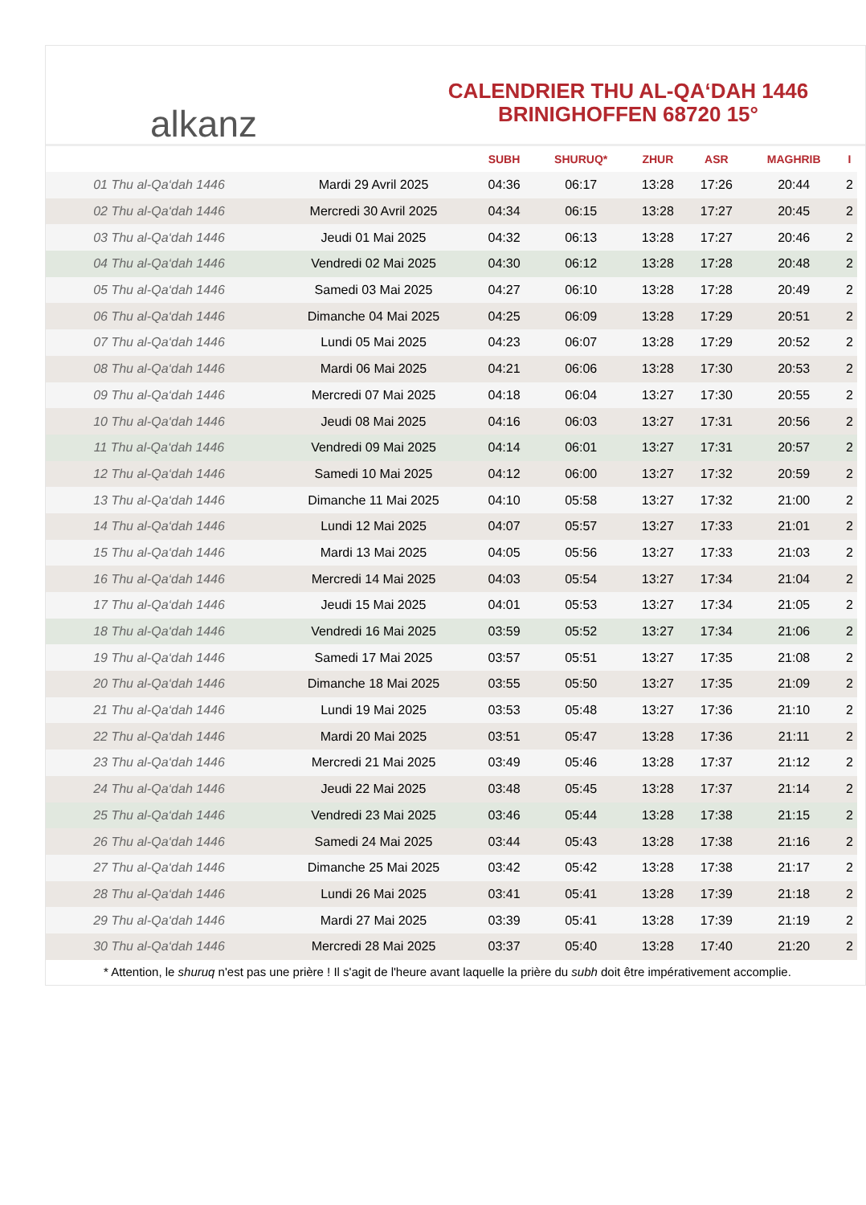alkanz
CALENDRIER THU AL-QA‘DAH 1446
BRINIGHOFFEN 68720 15°
| | | SUBH | SHURUQ* | ZHUR | ASR | MAGHRIB | I |
| --- | --- | --- | --- | --- | --- | --- | --- |
| 01 Thu al-Qa‘dah 1446 | Mardi 29 Avril 2025 | 04:36 | 06:17 | 13:28 | 17:26 | 20:44 | 2 |
| 02 Thu al-Qa‘dah 1446 | Mercredi 30 Avril 2025 | 04:34 | 06:15 | 13:28 | 17:27 | 20:45 | 2 |
| 03 Thu al-Qa‘dah 1446 | Jeudi 01 Mai 2025 | 04:32 | 06:13 | 13:28 | 17:27 | 20:46 | 2 |
| 04 Thu al-Qa‘dah 1446 | Vendredi 02 Mai 2025 | 04:30 | 06:12 | 13:28 | 17:28 | 20:48 | 2 |
| 05 Thu al-Qa‘dah 1446 | Samedi 03 Mai 2025 | 04:27 | 06:10 | 13:28 | 17:28 | 20:49 | 2 |
| 06 Thu al-Qa‘dah 1446 | Dimanche 04 Mai 2025 | 04:25 | 06:09 | 13:28 | 17:29 | 20:51 | 2 |
| 07 Thu al-Qa‘dah 1446 | Lundi 05 Mai 2025 | 04:23 | 06:07 | 13:28 | 17:29 | 20:52 | 2 |
| 08 Thu al-Qa‘dah 1446 | Mardi 06 Mai 2025 | 04:21 | 06:06 | 13:28 | 17:30 | 20:53 | 2 |
| 09 Thu al-Qa‘dah 1446 | Mercredi 07 Mai 2025 | 04:18 | 06:04 | 13:27 | 17:30 | 20:55 | 2 |
| 10 Thu al-Qa‘dah 1446 | Jeudi 08 Mai 2025 | 04:16 | 06:03 | 13:27 | 17:31 | 20:56 | 2 |
| 11 Thu al-Qa‘dah 1446 | Vendredi 09 Mai 2025 | 04:14 | 06:01 | 13:27 | 17:31 | 20:57 | 2 |
| 12 Thu al-Qa‘dah 1446 | Samedi 10 Mai 2025 | 04:12 | 06:00 | 13:27 | 17:32 | 20:59 | 2 |
| 13 Thu al-Qa‘dah 1446 | Dimanche 11 Mai 2025 | 04:10 | 05:58 | 13:27 | 17:32 | 21:00 | 2 |
| 14 Thu al-Qa‘dah 1446 | Lundi 12 Mai 2025 | 04:07 | 05:57 | 13:27 | 17:33 | 21:01 | 2 |
| 15 Thu al-Qa‘dah 1446 | Mardi 13 Mai 2025 | 04:05 | 05:56 | 13:27 | 17:33 | 21:03 | 2 |
| 16 Thu al-Qa‘dah 1446 | Mercredi 14 Mai 2025 | 04:03 | 05:54 | 13:27 | 17:34 | 21:04 | 2 |
| 17 Thu al-Qa‘dah 1446 | Jeudi 15 Mai 2025 | 04:01 | 05:53 | 13:27 | 17:34 | 21:05 | 2 |
| 18 Thu al-Qa‘dah 1446 | Vendredi 16 Mai 2025 | 03:59 | 05:52 | 13:27 | 17:34 | 21:06 | 2 |
| 19 Thu al-Qa‘dah 1446 | Samedi 17 Mai 2025 | 03:57 | 05:51 | 13:27 | 17:35 | 21:08 | 2 |
| 20 Thu al-Qa‘dah 1446 | Dimanche 18 Mai 2025 | 03:55 | 05:50 | 13:27 | 17:35 | 21:09 | 2 |
| 21 Thu al-Qa‘dah 1446 | Lundi 19 Mai 2025 | 03:53 | 05:48 | 13:27 | 17:36 | 21:10 | 2 |
| 22 Thu al-Qa‘dah 1446 | Mardi 20 Mai 2025 | 03:51 | 05:47 | 13:28 | 17:36 | 21:11 | 2 |
| 23 Thu al-Qa‘dah 1446 | Mercredi 21 Mai 2025 | 03:49 | 05:46 | 13:28 | 17:37 | 21:12 | 2 |
| 24 Thu al-Qa‘dah 1446 | Jeudi 22 Mai 2025 | 03:48 | 05:45 | 13:28 | 17:37 | 21:14 | 2 |
| 25 Thu al-Qa‘dah 1446 | Vendredi 23 Mai 2025 | 03:46 | 05:44 | 13:28 | 17:38 | 21:15 | 2 |
| 26 Thu al-Qa‘dah 1446 | Samedi 24 Mai 2025 | 03:44 | 05:43 | 13:28 | 17:38 | 21:16 | 2 |
| 27 Thu al-Qa‘dah 1446 | Dimanche 25 Mai 2025 | 03:42 | 05:42 | 13:28 | 17:38 | 21:17 | 2 |
| 28 Thu al-Qa‘dah 1446 | Lundi 26 Mai 2025 | 03:41 | 05:41 | 13:28 | 17:39 | 21:18 | 2 |
| 29 Thu al-Qa‘dah 1446 | Mardi 27 Mai 2025 | 03:39 | 05:41 | 13:28 | 17:39 | 21:19 | 2 |
| 30 Thu al-Qa‘dah 1446 | Mercredi 28 Mai 2025 | 03:37 | 05:40 | 13:28 | 17:40 | 21:20 | 2 |
* Attention, le shuruq n'est pas une prière ! Il s'agit de l'heure avant laquelle la prière du subh doit être impérativement accomplie.